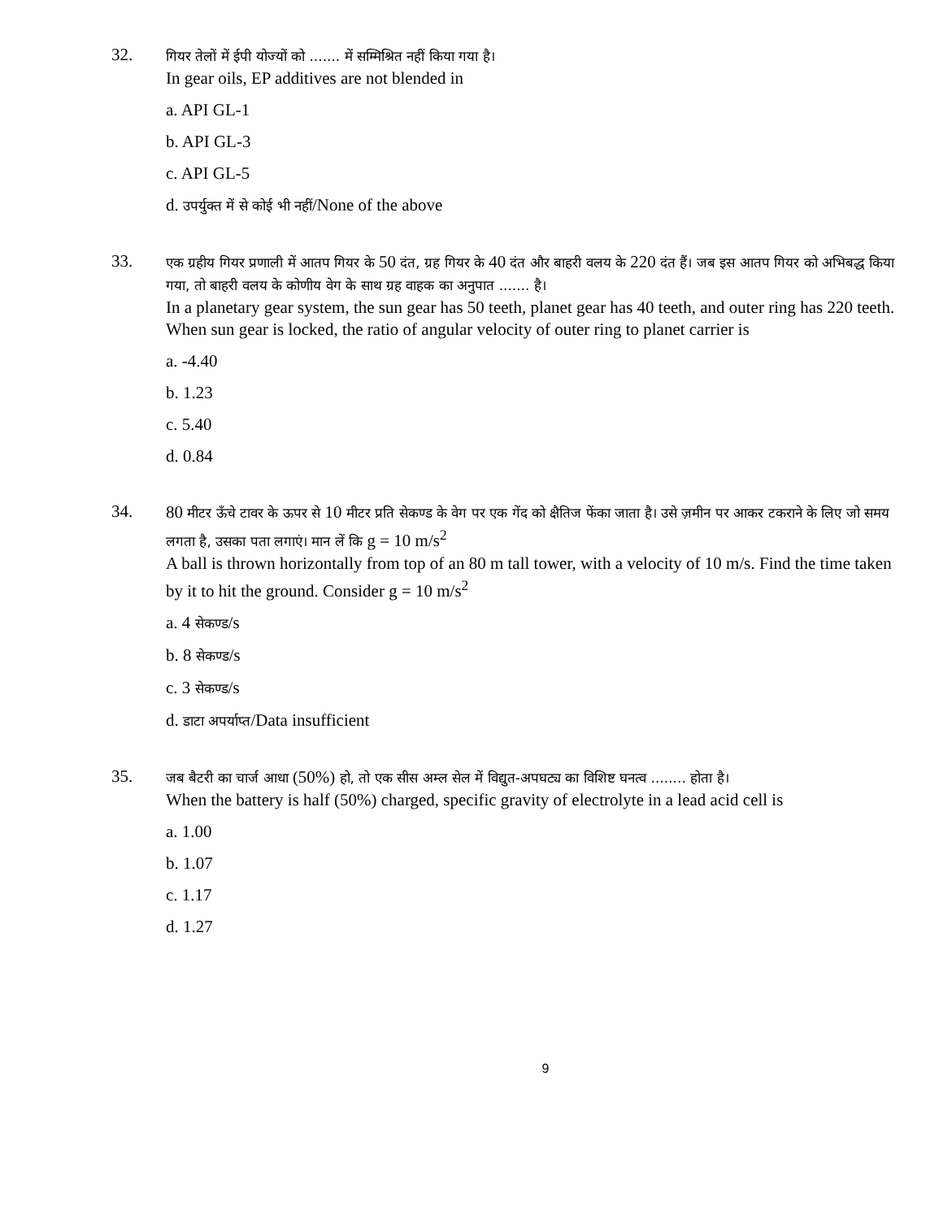32.
गियर तेलों में ईपी योज्यों को ....... में सम्मिश्रित नहीं किया गया है।
In gear oils, EP additives are not blended in
a. API GL-1
b. API GL-3
c. API GL-5
d. उपर्युक्त में से कोई भी नहीं/None of the above
33.
एक ग्रहीय गियर प्रणाली में आतप गियर के 50 दंत, ग्रह गियर के 40 दंत और बाहरी वलय के 220 दंत हैं। जब इस आतप गियर को अभिबद्ध किया गया, तो बाहरी वलय के कोणीय वेग के साथ ग्रह वाहक का अनुपात ....... है।
In a planetary gear system, the sun gear has 50 teeth, planet gear has 40 teeth, and outer ring has 220 teeth. When sun gear is locked, the ratio of angular velocity of outer ring to planet carrier is
a. -4.40
b. 1.23
c. 5.40
d. 0.84
34.
80 मीटर ऊँचे टावर के ऊपर से 10 मीटर प्रति सेकण्ड के वेग पर एक गेंद को क्षैतिज फेंका जाता है। उसे ज़मीन पर आकर टकराने के लिए जो समय लगता है, उसका पता लगाएं। मान लें कि g = 10 m/s<sup>2</sup>
A ball is thrown horizontally from top of an 80 m tall tower, with a velocity of 10 m/s. Find the time taken by it to hit the ground. Consider g = 10 m/s<sup>2</sup>
a. 4 सेकण्ड/s
b. 8 सेकण्ड/s
c. 3 सेकण्ड/s
d. डाटा अपर्याप्त/Data insufficient
35.
जब बैटरी का चार्ज आधा (50%) हो, तो एक सीस अम्ल सेल में विद्युत-अपघट्य का विशिष्ट घनत्व ........ होता है।
When the battery is half (50%) charged, specific gravity of electrolyte in a lead acid cell is
a. 1.00
b. 1.07
c. 1.17
d. 1.27
9